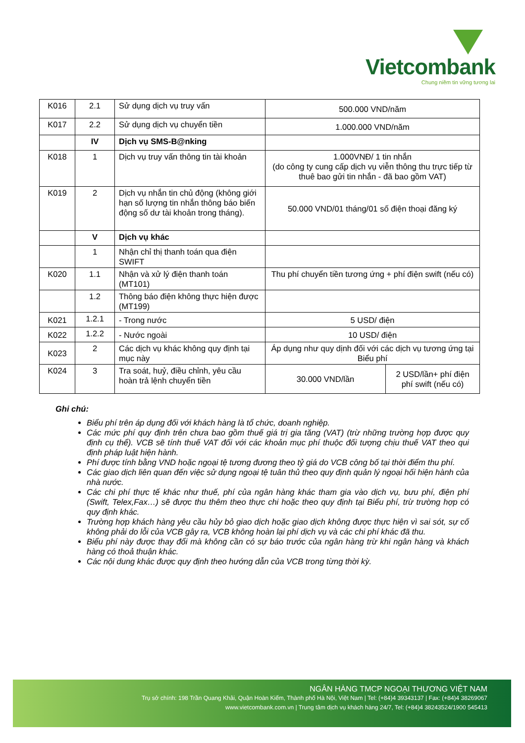Vietcombank
Chung niềm tin vững tương lai
| K016 | 2.1 | Sử dụng dịch vụ truy vấn | 500.000 VND/năm | |
| K017 | 2.2 | Sử dụng dịch vụ chuyển tiền | 1.000.000 VND/năm | |
| | IV | Dịch vụ SMS-B@nking | | |
| K018 | 1 | Dịch vụ truy vấn thông tin tài khoản | 1.000VNĐ/ 1 tin nhắn (do công ty cung cấp dịch vụ viễn thông thu trực tiếp từ thuê bao gửi tin nhắn - đã bao gồm VAT) | |
| K019 | 2 | Dịch vụ nhắn tin chủ động (không giới hạn số lượng tin nhắn thông báo biến động số dư tài khoản trong tháng). | 50.000 VND/01 tháng/01 số điện thoại đăng ký | |
| | V | Dịch vụ khác | | |
| | 1 | Nhận chỉ thị thanh toán qua điện SWIFT | | |
| K020 | 1.1 | Nhận và xử lý điện thanh toán (MT101) | Thu phí chuyển tiền tương ứng + phí điện swift (nếu có) | |
| | 1.2 | Thông báo điện không thực hiện được (MT199) | | |
| K021 | 1.2.1 | - Trong nước | 5 USD/ điện | |
| K022 | 1.2.2 | - Nước ngoài | 10 USD/ điện | |
| K023 | 2 | Các dịch vụ khác không quy định tại mục này | Áp dụng như quy dịnh đối với các dịch vụ tương ứng tại Biểu phí | |
| K024 | 3 | Tra soát, huỷ, điều chỉnh, yêu cầu hoàn trả lệnh chuyển tiền | 30.000 VND/lần | 2 USD/lần+ phí điện phí swift (nếu có) |
Ghi chú:
Biểu phí trên áp dụng đối với khách hàng là tổ chức, doanh nghiệp.
Các mức phí quy định trên chưa bao gồm thuế giá trị gia tăng (VAT) (trừ những trường hợp được quy định cụ thể). VCB sẽ tính thuế VAT đối với các khoản mục phí thuộc đối tượng chịu thuế VAT theo qui định pháp luật hiện hành.
Phí được tính bằng VND hoặc ngoại tệ tương đương theo tỷ giá do VCB công bố tại thời điểm thu phí.
Các giao dịch liên quan đến việc sử dụng ngoại tệ tuân thủ theo quy định quản lý ngoại hối hiện hành của nhà nước.
Các chi phí thực tế khác như thuế, phí của ngân hàng khác tham gia vào dịch vụ, bưu phí, điện phí (Swift, Telex,Fax…) sẽ được thu thêm theo thực chi hoặc theo quy định tại Biểu phí, trừ trường hợp có quy định khác.
Trường hợp khách hàng yêu cầu hủy bỏ giao dịch hoặc giao dịch không được thực hiện vì sai sót, sự cố không phải do lỗi của VCB gây ra, VCB không hoàn lại phí dịch vụ và các chi phí khác đã thu.
Biểu phí này được thay đổi mà không cần có sự báo trước của ngân hàng trừ khi ngân hàng và khách hàng có thoả thuận khác.
Các nội dung khác được quy định theo hướng dẫn của VCB trong từng thời kỳ.
NGÂN HÀNG TMCP NGOẠI THƯƠNG VIỆT NAM
Trụ sở chính: 198 Trần Quang Khải, Quận Hoàn Kiếm, Thành phố Hà Nội, Việt Nam | Tel: (+84)4 39343137 | Fax: (+84)4 38269067
www.vietcombank.com.vn | Trung tâm dịch vụ khách hàng 24/7, Tel: (+84)4 38243524/1900 545413